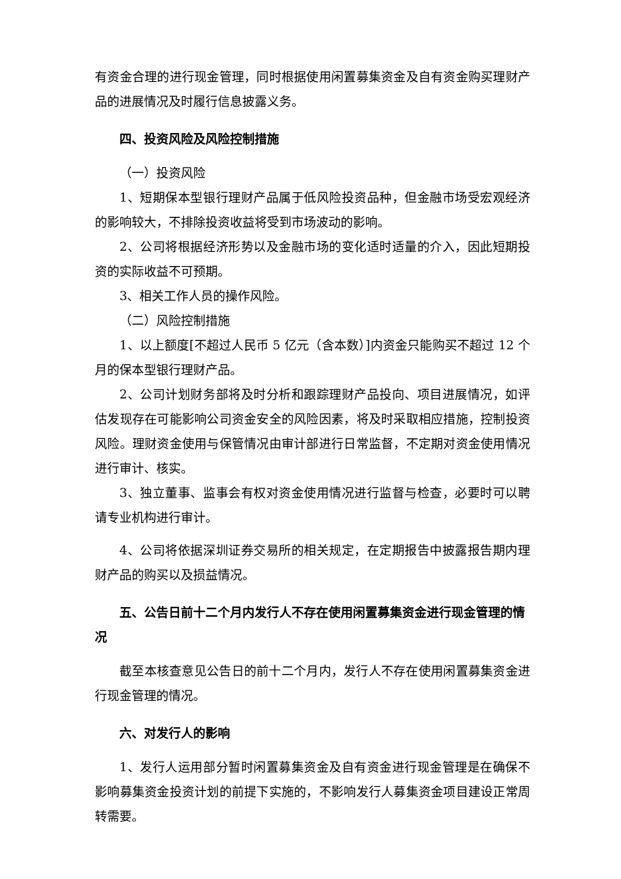有资金合理的进行现金管理，同时根据使用闲置募集资金及自有资金购买理财产品的进展情况及时履行信息披露义务。
四、投资风险及风险控制措施
（一）投资风险
1、短期保本型银行理财产品属于低风险投资品种，但金融市场受宏观经济的影响较大，不排除投资收益将受到市场波动的影响。
2、公司将根据经济形势以及金融市场的变化适时适量的介入，因此短期投资的实际收益不可预期。
3、相关工作人员的操作风险。
（二）风险控制措施
1、以上额度[不超过人民币 5 亿元（含本数）]内资金只能购买不超过 12 个月的保本型银行理财产品。
2、公司计划财务部将及时分析和跟踪理财产品投向、项目进展情况，如评估发现存在可能影响公司资金安全的风险因素，将及时采取相应措施，控制投资风险。理财资金使用与保管情况由审计部进行日常监督，不定期对资金使用情况进行审计、核实。
3、独立董事、监事会有权对资金使用情况进行监督与检查，必要时可以聘请专业机构进行审计。
4、公司将依据深圳证券交易所的相关规定，在定期报告中披露报告期内理财产品的购买以及损益情况。
五、公告日前十二个月内发行人不存在使用闲置募集资金进行现金管理的情况
截至本核查意见公告日的前十二个月内，发行人不存在使用闲置募集资金进行现金管理的情况。
六、对发行人的影响
1、发行人运用部分暂时闲置募集资金及自有资金进行现金管理是在确保不影响募集资金投资计划的前提下实施的，不影响发行人募集资金项目建设正常周转需要。